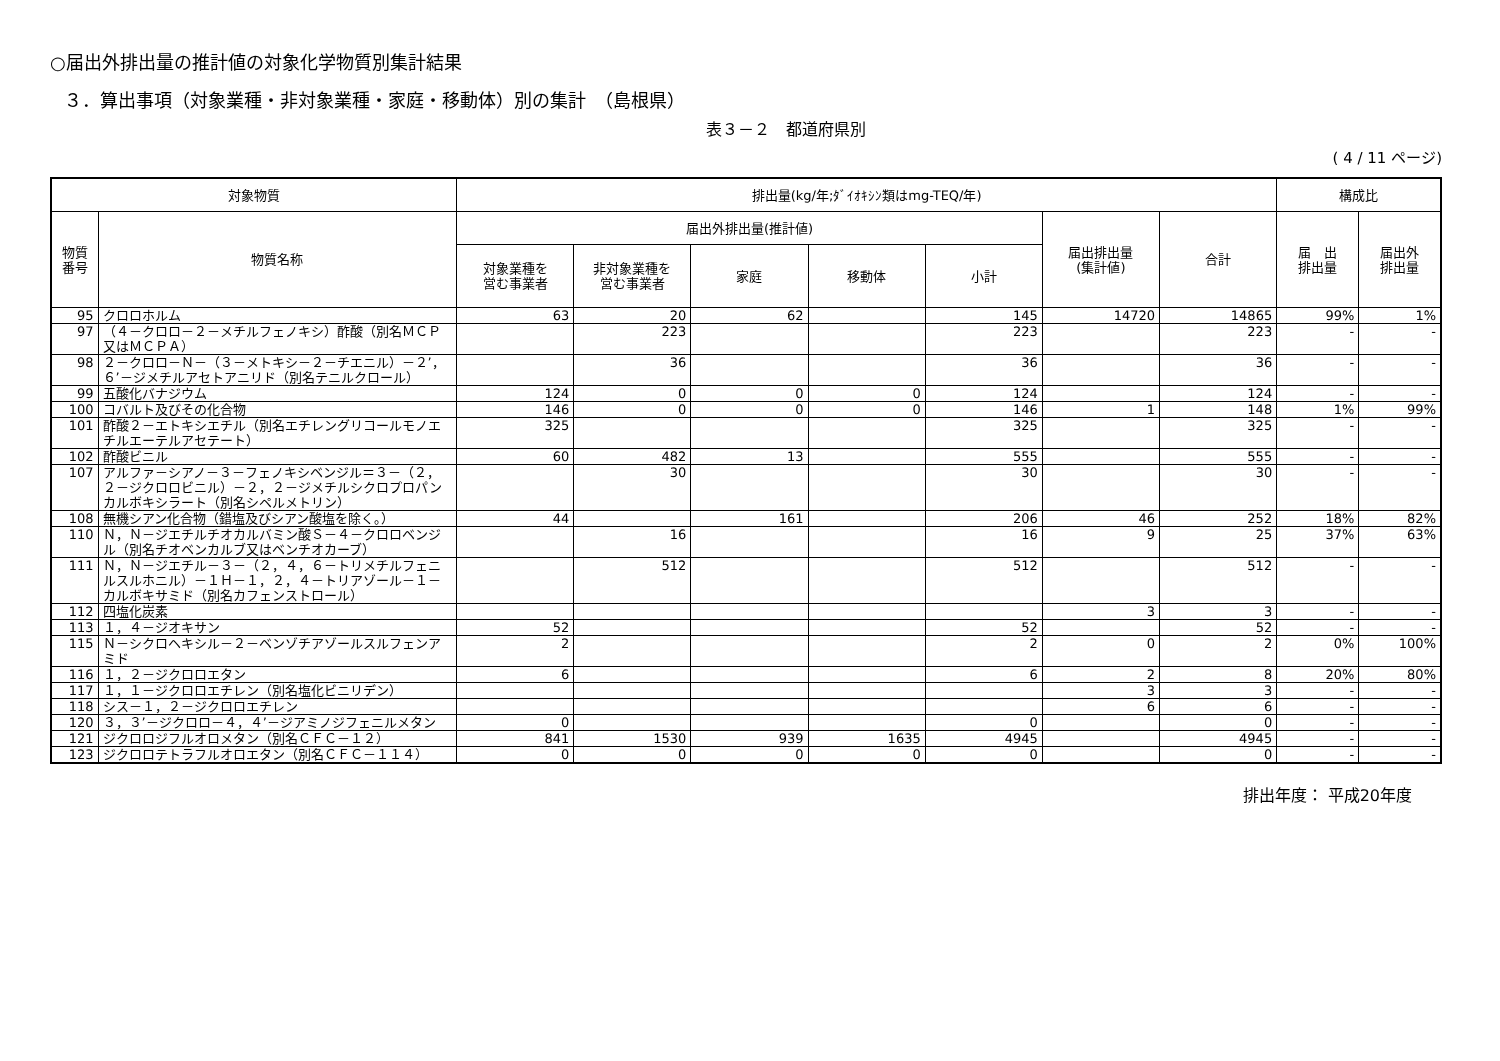○届出外排出量の推計値の対象化学物質別集計結果
３．算出事項（対象業種・非対象業種・家庭・移動体）別の集計　（島根県）
表３－２　都道府県別
( 4 / 11 ページ)
| 対象物質 | | 排出量(kg/年;ﾀﾞｲｵｷｼﾝ類はmg-TEQ/年) | | | | | | | 構成比 | |
| --- | --- | --- | --- | --- | --- | --- | --- | --- | --- | --- |
| 物質 番号 | 物質名称 | 届出外排出量(推計値) | | | | | 届出排出量 (集計値) | 合計 | 届 出 排出量 | 届出外 排出量 |
| | | 対象業種を 営む事業者 | 非対象業種を 営む事業者 | 家庭 | 移動体 | 小計 | | | | |
| 95 | クロロホルム | 63 | 20 | 62 | | 145 | 14720 | 14865 | 99% | 1% |
| 97 | （４－クロロ－２－メチルフェノキシ）酢酸（別名ＭＣＰ又はＭＣＰＡ） | | 223 | | | 223 | | 223 | - | - |
| 98 | ２－クロロ－Ｎ－（３－メトキシ－２－チエニル）－２’，６’－ジメチルアセトアニリド（別名テニルクロール） | | 36 | | | 36 | | 36 | - | - |
| 99 | 五酸化バナジウム | 124 | 0 | 0 | 0 | 124 | | 124 | - | - |
| 100 | コバルト及びその化合物 | 146 | 0 | 0 | 0 | 146 | 1 | 148 | 1% | 99% |
| 101 | 酢酸２－エトキシエチル（別名エチレングリコールモノエチルエーテルアセテート） | 325 | | | | 325 | | 325 | - | - |
| 102 | 酢酸ビニル | 60 | 482 | 13 | | 555 | | 555 | - | - |
| 107 | アルファ－シアノ－３－フェノキシベンジル＝３－（２，２－ジクロロビニル）－２，２－ジメチルシクロプロパンカルボキシラート（別名シペルメトリン） | | 30 | | | 30 | | 30 | - | - |
| 108 | 無機シアン化合物（錯塩及びシアン酸塩を除く。） | 44 | | 161 | | 206 | 46 | 252 | 18% | 82% |
| 110 | Ｎ，Ｎ－ジエチルチオカルバミン酸Ｓ－４－クロロベンジル（別名チオベンカルブ又はベンチオカーブ） | | 16 | | | 16 | 9 | 25 | 37% | 63% |
| 111 | Ｎ，Ｎ－ジエチル－３－（２，４，６－トリメチルフェニルスルホニル）－１Ｈ－１，２，４－トリアゾール－１－カルボキサミド（別名カフェンストロール） | | 512 | | | 512 | | 512 | - | - |
| 112 | 四塩化炭素 | | | | | | 3 | 3 | - | - |
| 113 | １，４－ジオキサン | 52 | | | | 52 | | 52 | - | - |
| 115 | Ｎ－シクロヘキシル－２－ベンゾチアゾールスルフェンアミド | 2 | | | | 2 | 0 | 2 | 0% | 100% |
| 116 | １，２－ジクロロエタン | 6 | | | | 6 | 2 | 8 | 20% | 80% |
| 117 | １，１－ジクロロエチレン（別名塩化ビニリデン） | | | | | | 3 | 3 | - | - |
| 118 | シス－１，２－ジクロロエチレン | | | | | | 6 | 6 | - | - |
| 120 | ３，３’－ジクロロ－４，４’－ジアミノジフェニルメタン | 0 | | | | 0 | | 0 | - | - |
| 121 | ジクロロジフルオロメタン（別名ＣＦＣ－１２） | 841 | 1530 | 939 | 1635 | 4945 | | 4945 | - | - |
| 123 | ジクロロテトラフルオロエタン（別名ＣＦＣ－１１４） | 0 | 0 | 0 | 0 | 0 | | 0 | - | - |
排出年度： 平成20年度